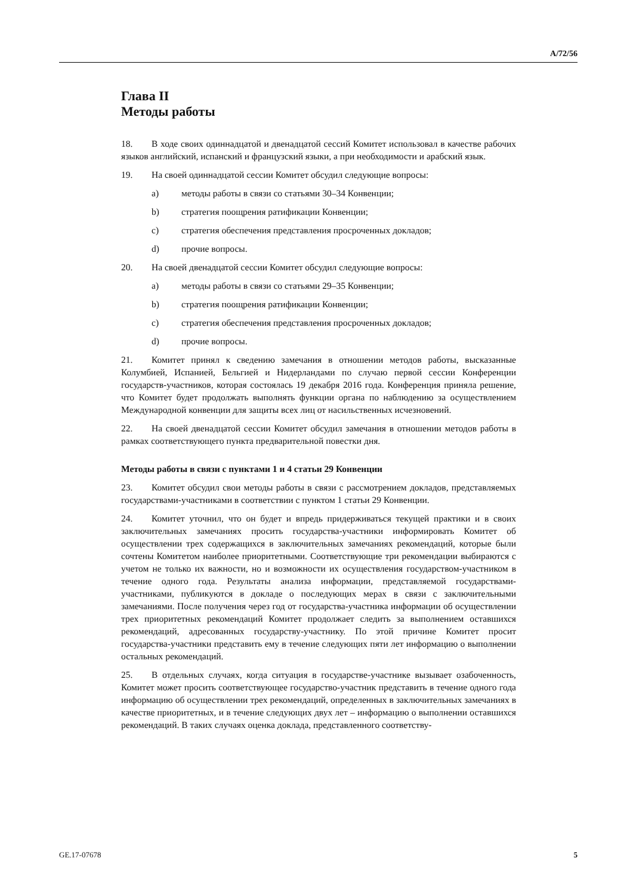A/72/56
Глава II
Методы работы
18. В ходе своих одиннадцатой и двенадцатой сессий Комитет использовал в качестве рабочих языков английский, испанский и французский языки, а при необходимости и арабский язык.
19. На своей одиннадцатой сессии Комитет обсудил следующие вопросы:
a) методы работы в связи со статьями 30–34 Конвенции;
b) стратегия поощрения ратификации Конвенции;
c) стратегия обеспечения представления просроченных докладов;
d) прочие вопросы.
20. На своей двенадцатой сессии Комитет обсудил следующие вопросы:
a) методы работы в связи со статьями 29–35 Конвенции;
b) стратегия поощрения ратификации Конвенции;
c) стратегия обеспечения представления просроченных докладов;
d) прочие вопросы.
21. Комитет принял к сведению замечания в отношении методов работы, высказанные Колумбией, Испанией, Бельгией и Нидерландами по случаю первой сессии Конференции государств-участников, которая состоялась 19 декабря 2016 года. Конференция приняла решение, что Комитет будет продолжать выполнять функции органа по наблюдению за осуществлением Международной конвенции для защиты всех лиц от насильственных исчезновений.
22. На своей двенадцатой сессии Комитет обсудил замечания в отношении методов работы в рамках соответствующего пункта предварительной повестки дня.
Методы работы в связи с пунктами 1 и 4 статьи 29 Конвенции
23. Комитет обсудил свои методы работы в связи с рассмотрением докладов, представляемых государствами-участниками в соответствии с пунктом 1 статьи 29 Конвенции.
24. Комитет уточнил, что он будет и впредь придерживаться текущей практики и в своих заключительных замечаниях просить государства-участники информировать Комитет об осуществлении трех содержащихся в заключительных замечаниях рекомендаций, которые были сочтены Комитетом наиболее приоритетными. Соответствующие три рекомендации выбираются с учетом не только их важности, но и возможности их осуществления государством-участником в течение одного года. Результаты анализа информации, представляемой государствами-участниками, публикуются в докладе о последующих мерах в связи с заключительными замечаниями. После получения через год от государства-участника информации об осуществлении трех приоритетных рекомендаций Комитет продолжает следить за выполнением оставшихся рекомендаций, адресованных государству-участнику. По этой причине Комитет просит государства-участники представить ему в течение следующих пяти лет информацию о выполнении остальных рекомендаций.
25. В отдельных случаях, когда ситуация в государстве-участнике вызывает озабоченность, Комитет может просить соответствующее государство-участник представить в течение одного года информацию об осуществлении трех рекомендаций, определенных в заключительных замечаниях в качестве приоритетных, и в течение следующих двух лет – информацию о выполнении оставшихся рекомендаций. В таких случаях оценка доклада, представленного соответству-
GE.17-07678 5